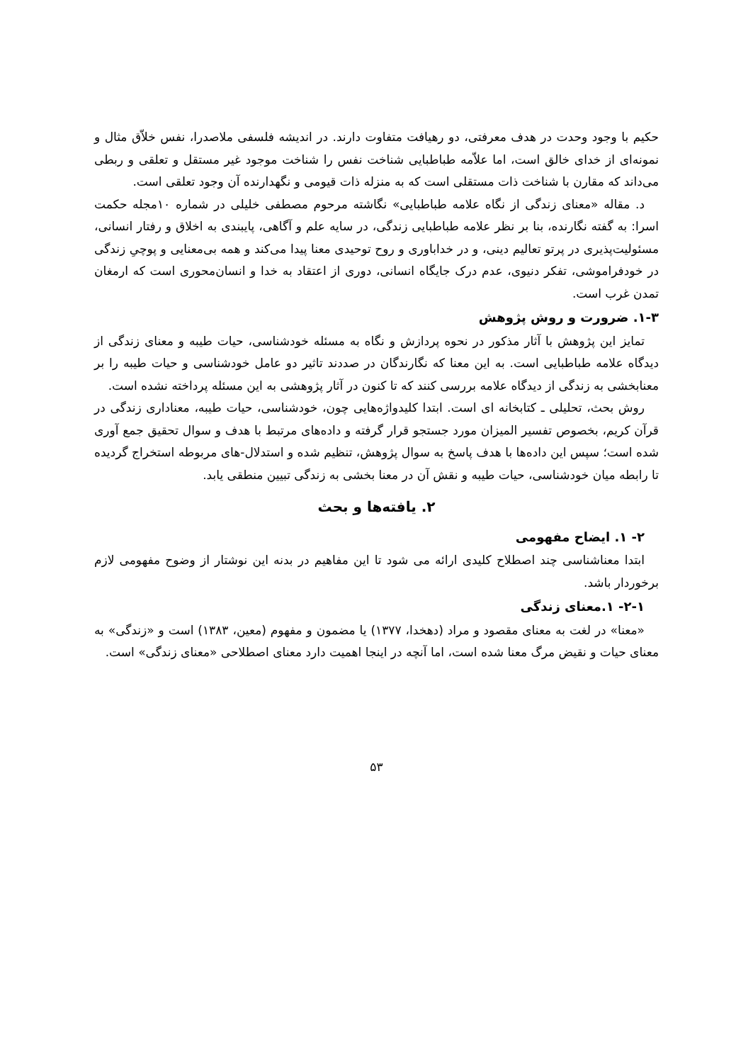حکیم با وجود وحدت در هدف معرفتی، دو رهیافت متفاوت دارند. در اندیشه فلسفی ملاصدرا، نفس خلاّق مثال و نمونه‌ای از خدای خالق است، اما علاّمه طباطبایی شناخت نفس را شناخت موجود غیر مستقل و تعلقی و ربطی می‌داند که مقارن با شناخت ذات مستقلی است که به منزله ذات قیومی و نگهدارنده آن وجود تعلقی است.
د. مقاله «معنای زندگی از نگاه علامه طباطبایی» نگاشته مرحوم مصطفی خلیلی در شماره ۱۰مجله حکمت اسرا: به گفته نگارنده، بنا بر نظر علامه طباطبایی زندگی، در سایه علم و آگاهی، پایبندی به اخلاق و رفتار انسانی، مسئولیت‌پذیری در پرتو تعالیم دینی، و در خداباوری و روح توحیدی معنا پیدا می‌کند و همه بی‌معنایی و پوچیِ زندگی در خودفراموشی، تفکر دنیوی، عدم درک جایگاه انسانی، دوری از اعتقاد به خدا و انسان‌محوری است که ارمغان تمدن غرب است.
۱-۳. ضرورت و روش پژوهش
تمایز این پژوهش با آثار مذکور در نحوه پردازش و نگاه به مسئله خودشناسی، حیات طیبه و معنای زندگی از دیدگاه علامه طباطبایی است. به این معنا که نگارندگان در صددند تاثیر دو عامل خودشناسی و حیات طیبه را بر معنابخشی به زندگی از دیدگاه علامه بررسی کنند که تا کنون در آثار پژوهشی به این مسئله پرداخته نشده است.
روش بحث، تحلیلی ـ کتابخانه ای است. ابتدا کلیدواژه‌هایی چون، خودشناسی، حیات طیبه، معناداری زندگی در قرآن کریم، بخصوص تفسیر المیزان مورد جستجو قرار گرفته و داده‌های مرتبط با هدف و سوال تحقیق جمع آوری شده است؛ سپس این داده‌ها با هدف پاسخ به سوال پژوهش، تنظیم شده و استدلال-های مربوطه استخراج گردیده تا رابطه میان خودشناسی، حیات طیبه و نقش آن در معنا بخشی به زندگی تبیین منطقی یابد.
۲. یافته‌ها و بحث
۲- ۱. ایضاح مفهومی
ابتدا معناشناسی چند اصطلاح کلیدی ارائه می شود تا این مفاهیم در بدنه این نوشتار از وضوح مفهومی لازم برخوردار باشد.
۲-۱- ۱.معنای زندگی
«معنا» در لغت به معنای مقصود و مراد (دهخدا، ۱۳۷۷) یا مضمون و مفهوم (معین، ۱۳۸۳) است و «زندگی» به معنای حیات و نقیض مرگ معنا شده است، اما آنچه در اینجا اهمیت دارد معنای اصطلاحی «معنای زندگی» است.
۵۳